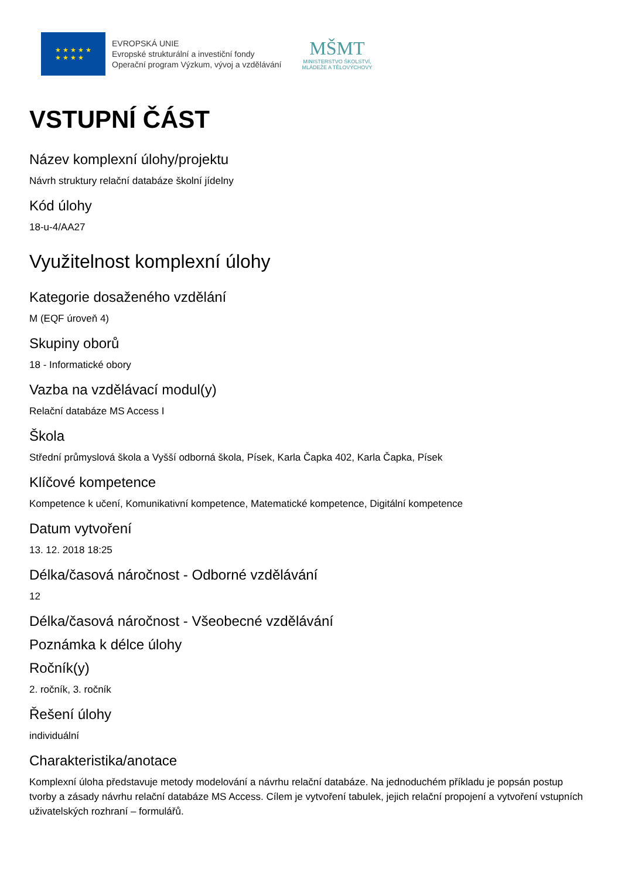★ ★ ★ ★ ★
★ ★ ★ ★
EVROPSKÁ UNIE
Evropské strukturální a investiční fondy
Operační program Výzkum, vývoj a vzdělávání
MŠMT
MINISTERSTVO ŠKOLSTVÍ,
MLÁDEŽE A TĚLOVÝCHOVY
VSTUPNÍ ČÁST
Název komplexní úlohy/projektu
Návrh struktury relační databáze školní jídelny
Kód úlohy
18-u-4/AA27
Využitelnost komplexní úlohy
Kategorie dosaženého vzdělání
M (EQF úroveň 4)
Skupiny oborů
18 - Informatické obory
Vazba na vzdělávací modul(y)
Relační databáze MS Access I
Škola
Střední průmyslová škola a Vyšší odborná škola, Písek, Karla Čapka 402, Karla Čapka, Písek
Klíčové kompetence
Kompetence k učení, Komunikativní kompetence, Matematické kompetence, Digitální kompetence
Datum vytvoření
13. 12. 2018 18:25
Délka/časová náročnost - Odborné vzdělávání
12
Délka/časová náročnost - Všeobecné vzdělávání
Poznámka k délce úlohy
Ročník(y)
2. ročník, 3. ročník
Řešení úlohy
individuální
Charakteristika/anotace
Komplexní úloha představuje metody modelování a návrhu relační databáze. Na jednoduchém příkladu je popsán postup tvorby a zásady návrhu relační databáze MS Access. Cílem je vytvoření tabulek, jejich relační propojení a vytvoření vstupních uživatelských rozhraní – formulářů.